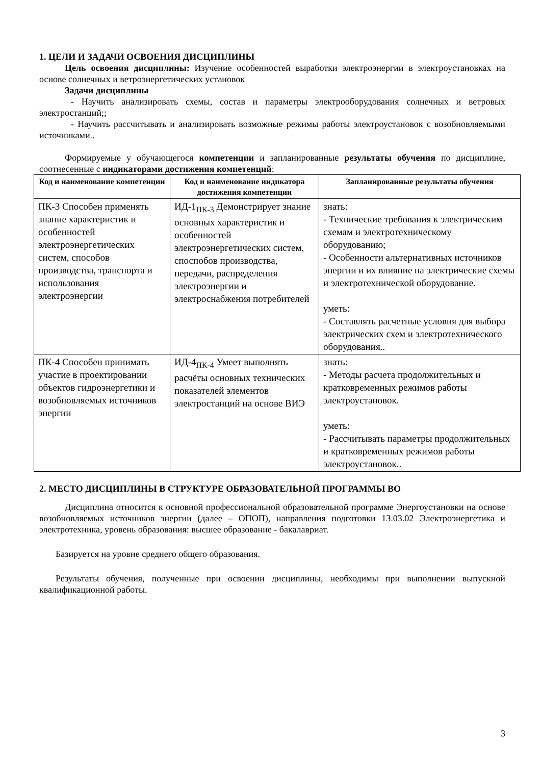1. ЦЕЛИ И ЗАДАЧИ ОСВОЕНИЯ ДИСЦИПЛИНЫ
Цель освоения дисциплины: Изучение особенностей выработки электроэнергии в электроустановках на основе солнечных и ветроэнергетических установок
Задачи дисциплины
- Научить анализировать схемы, состав и параметры электрооборудования солнечных и ветровых электростанций;;
- Научить рассчитывать и анализировать возможные режимы работы электроустановок с возобновляемыми источниками..
Формируемые у обучающегося компетенции и запланированные результаты обучения по дисциплине, соотнесенные с индикаторами достижения компетенций:
| Код и наименование компетенции | Код и наименование индикатора достижения компетенции | Запланированные результаты обучения |
| --- | --- | --- |
| ПК-3 Способен применять знание характеристик и особенностей электроэнергетических систем, способов производства, транспорта и использования электроэнергии | ИД-1<sub>ПК-3</sub> Демонстрирует знание основных характеристик и особенностей электроэнергетических систем, споспобов производства, передачи, распределения электроэнергии и электроснабжения потребителей | знать: - Технические требования к электрическим схемам и электротехническому оборудованию; - Особенности альтернативных источников энергии и их влияние на электрические схемы и электротехнической оборудование. уметь: - Составлять расчетные условия для выбора электрических схем и электротехнического оборудования.. |
| ПК-4 Способен принимать участие в проектировании объектов гидроэнергетики и возобновляемых источников энергии | ИД-4<sub>ПК-4</sub> Умеет выполнять расчёты основных технических показателей элементов электростанций на основе ВИЭ | знать: - Методы расчета продолжительных и кратковременных режимов работы электроустановок. уметь: - Рассчитывать параметры продолжительных и кратковременных режимов работы электроустановок.. |
2. МЕСТО ДИСЦИПЛИНЫ В СТРУКТУРЕ ОБРАЗОВАТЕЛЬНОЙ ПРОГРАММЫ ВО
Дисциплина относится к основной профессиональной образовательной программе Энергоустановки на основе возобновляемых источников энергии (далее – ОПОП), направления подготовки 13.03.02 Электроэнергетика и электротехника, уровень образования: высшее образование - бакалавриат.
Базируется на уровне среднего общего образования.
Результаты обучения, полученные при освоении дисциплины, необходимы при выполнении выпускной квалификационной работы.
3